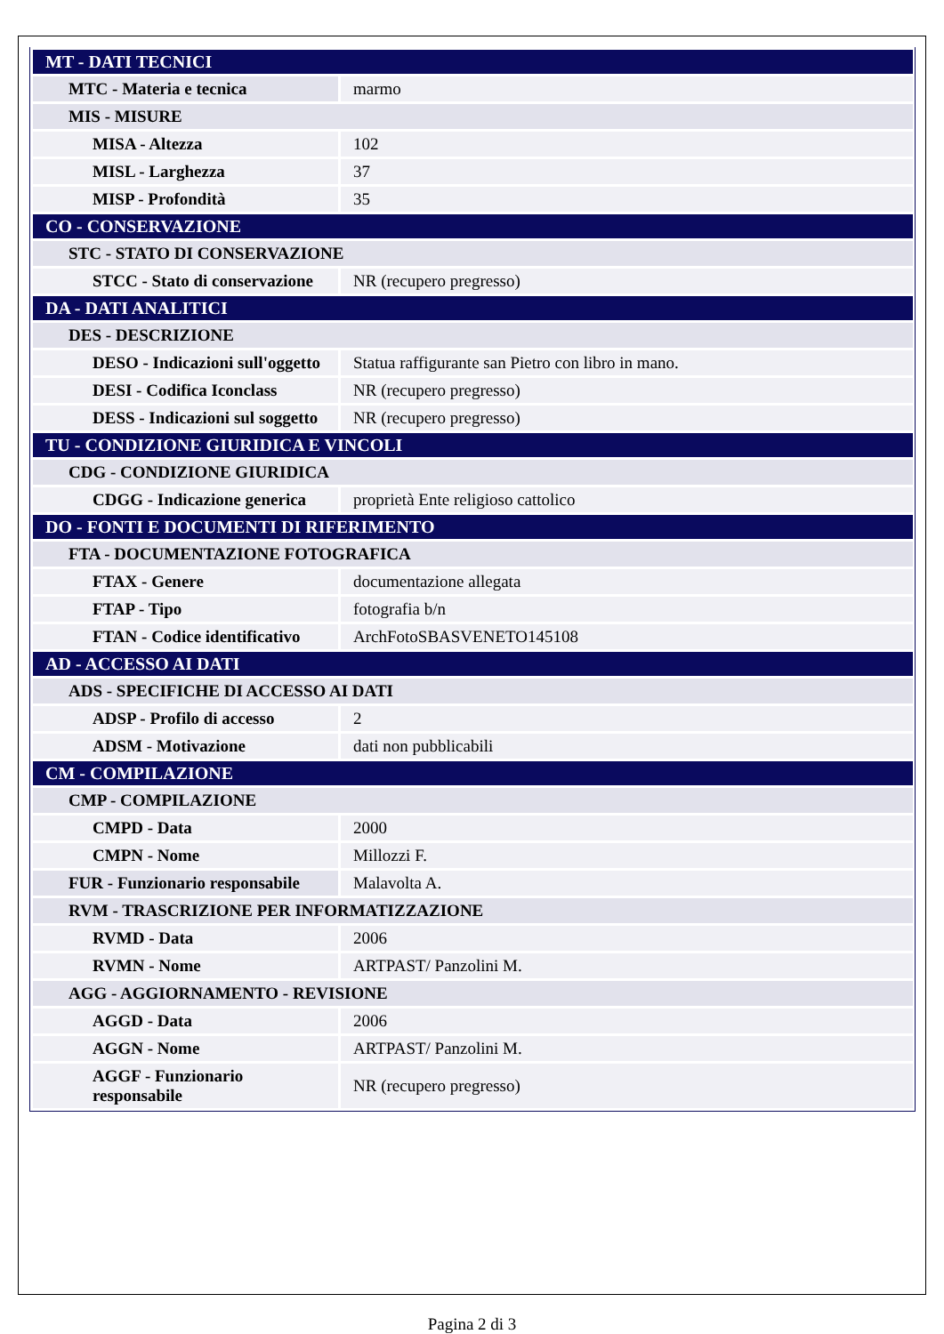| MT - DATI TECNICI | |
| MTC - Materia e tecnica | marmo |
| MIS - MISURE | |
| MISA - Altezza | 102 |
| MISL - Larghezza | 37 |
| MISP - Profondità | 35 |
| CO - CONSERVAZIONE | |
| STC - STATO DI CONSERVAZIONE | |
| STCC - Stato di conservazione | NR (recupero pregresso) |
| DA - DATI ANALITICI | |
| DES - DESCRIZIONE | |
| DESO - Indicazioni sull'oggetto | Statua raffigurante san Pietro con libro in mano. |
| DESI - Codifica Iconclass | NR (recupero pregresso) |
| DESS - Indicazioni sul soggetto | NR (recupero pregresso) |
| TU - CONDIZIONE GIURIDICA E VINCOLI | |
| CDG - CONDIZIONE GIURIDICA | |
| CDGG - Indicazione generica | proprietà Ente religioso cattolico |
| DO - FONTI E DOCUMENTI DI RIFERIMENTO | |
| FTA - DOCUMENTAZIONE FOTOGRAFICA | |
| FTAX - Genere | documentazione allegata |
| FTAP - Tipo | fotografia b/n |
| FTAN - Codice identificativo | ArchFotoSBASVENETO145108 |
| AD - ACCESSO AI DATI | |
| ADS - SPECIFICHE DI ACCESSO AI DATI | |
| ADSP - Profilo di accesso | 2 |
| ADSM - Motivazione | dati non pubblicabili |
| CM - COMPILAZIONE | |
| CMP - COMPILAZIONE | |
| CMPD - Data | 2000 |
| CMPN - Nome | Millozzi F. |
| FUR - Funzionario responsabile | Malavolta A. |
| RVM - TRASCRIZIONE PER INFORMATIZZAZIONE | |
| RVMD - Data | 2006 |
| RVMN - Nome | ARTPAST/ Panzolini M. |
| AGG - AGGIORNAMENTO - REVISIONE | |
| AGGD - Data | 2006 |
| AGGN - Nome | ARTPAST/ Panzolini M. |
| AGGF - Funzionario responsabile | NR (recupero pregresso) |
Pagina 2 di 3